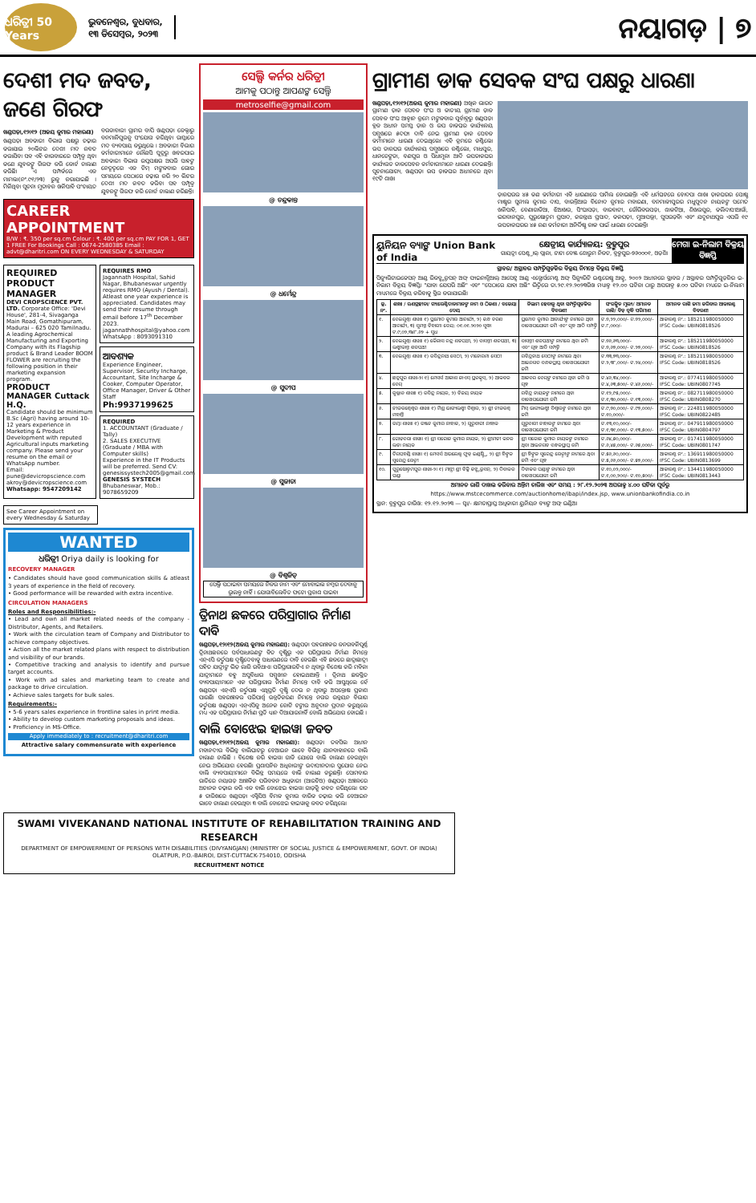ଧରିତ୍ରୀ 50 Years
ଭୁବନେଶ୍ୱର, ବୁଧବାର,
୧୩ ଡିସେମ୍ବର, ୨୦୨୩
ନୟାଗଡ଼ | ୭
ଦେଶୀ ମଦ ଜବତ, ଜଣେ ଗିରଫ
ଖଣ୍ଡପଡ଼ା,୧୨।୧୨ (ଅଜୟ କୁମାର ମହାରଣା)
ଖଣ୍ଡପଡ଼ା ଅବକାରୀ ବିଭାଗ ପକ୍ଷରୁ ଚଢ଼ାଉ କରାଯାଇ ୨୦ଲିଟର ଦେଶୀ ମଦ ଜବତ କରାଯିବା ସହ ଏହି କାରବାରରେ ସମ୍ପୃକ୍ତ ଥିବା ଜଣେ ଯୁବକଙ୍କୁ ଗିରଫ କରି କୋର୍ଟ ଚାଲାଣ କରିଛି। ଏ ସମ୍ପର୍କରେ ଏକ ମାମଲା(ନଂ.୯୧/୨୩) ରୁଜୁ କରାଯାଇଛି । ମିଳିଥିବା ସୂଚନା ମୁତାବକ ଖଳିସାହି ପଂଚାୟତ ବରଡାବାରୀ ଗ୍ରାମର ବାପି ଖଣ୍ଡପଡ଼ା ଜେଲ୍ଠାରୁ ବନମାଳିପୁରକୁ ସଂଯୋଗ କରିଥିବା ରାସ୍ତାରେ ମଦ ବ୍ୟବସାୟ କରୁଥିଲେ । ଅବକାରୀ ବିଭାଗ କର୍ମଚାରୀମାନେ କୌଣସି ସୂତ୍ରରୁ ଖବରପାଇ ଅବକାରୀ ବିଭାଗ ଉପ୍ତପକ୍ଷର ଅପରି ସାହଙ୍କ ନେତୃତ୍ୱରେ ଏକ ଟିମ୍ ମଙ୍ଗଳବାର ଭୋର ସମୟରେ ସେଠାରେ ଚଢ଼ାଉ କରି ୨୦ ଲିଟର ଦେଶୀ ମଦ ଜବତ କରିବା ସହ ସମ୍ପୃକ୍ତ ଯୁବକଙ୍କୁ ଗିରଫ କରି କୋର୍ଟ ଚାଲାଣ କରିଛନ୍ତି।
CAREER APPOINTMENT
B/W : ₹. 350 per sq.cm Colour : ₹. 400 per sq.cm PAY FOR 1, GET 1 FREE For Bookings Call : 0674-2580385 Email : advt@dharitri.com ON EVERY WEDNESDAY & SATURDAY
REQUIRED PRODUCT MANAGER
DEVI CROPSCIENCE PVT. LTD. Corporate Office: 'Devi House', 281-4, Sivaganga Main Road, Gomathipuram, Madurai – 625 020 Tamilnadu. A leading Agrochemical Manufacturing and Exporting Company with its Flagship product & Brand Leader BOOM FLOWER are recruiting the following position in their marketing expansion program.
PRODUCT MANAGER Cuttack H.Q.
Candidate should be minimum B.Sc (Agri) having around 10-12 years experience in Marketing & Product Development with reputed Agricultural inputs marketing company. Please send your resume on the email or WhatsApp number.
Email: pune@devicropscience.com akroy@devicropscience.com
Whatsapp: 9547209142
REQUIRES RMO
Jagannath Hospital, Sahid Nagar, Bhubaneswar urgently requires RMO (Ayush / Dental). Atleast one year experience is appreciated. Candidates may send their resume through email before 17<sup>th</sup> December 2023.
jagannathhospital@yahoo.com
WhatsApp : 8093091310
ଆବଶ୍ୟକ
Experience Engineer, Supervisor, Security Incharge, Accountant, Site Incharge & Cooker, Computer Operator, Office Manager, Driver & Other Staff
Ph:9937199625
REQUIRED
1. ACCOUNTANT (Graduate / Tally)
2. SALES EXECUTIVE (Graduate / MBA with Computer skills)
Experience in the IT Products will be preferred. Send CV: genesissystech2005@gmail.com
GENESIS SYSTECH Bhubaneswar, Mob.: 9078659209
See Career Appointment on every Wednesday & Saturday
WANTED
ଧରିତ୍ରୀ Oriya daily is looking for
RECOVERY MANAGER
• Candidates should have good communication skills & atleast 3 years of experience in the field of recovery.
• Good performance will be rewarded with extra incentive.
CIRCULATION MANAGERS
Roles and Responsibilities:-
• Lead and own all market related needs of the company - Distributor, Agents, and Retailers.
• Work with the circulation team of Company and Distributor to achieve company objectives.
• Action all the market related plans with respect to distribution and visibility of our brands.
• Competitive tracking and analysis to identify and pursue target accounts.
• Work with ad sales and marketing team to create and package to drive circulation.
• Achieve sales targets for bulk sales.
Requirements:-
• 5-6 years sales experience in frontline sales in print media.
• Ability to develop custom marketing proposals and ideas.
• Proficiency in MS-Office.
Apply immediately to : recruitment@dharitri.com
Attractive salary commensurate with experience
ସେଲ୍ଫି କର୍ନର ଧରିତ୍ରୀ
ଆମକୁ ପଠାନ୍ତୁ ଆପଣଙ୍କ ସେଲ୍ଫି
metroselfie@gmail.com
@ ଚନ୍ଦ୍ରକାନ୍ତ
@ ଧର୍ମେନ୍ଦ୍ର
@ ସୁଦୀପ
@ ସୁଜାତା
@ ବିଶ୍ୱଜିତ୍
ସେଲ୍ଫି ପଠାଇବା ସମୟରେ ନିଜର ନାମ ଏବଂ ମୋବାଇଲ ନମ୍ବର ଦେବାକୁ ଭୁଲନ୍ତୁ ନାହିଁ । ଯୋଗାବିଲେବିତ ଫଟୋ ପ୍ରକାଶ ପାଇବ।
ତ୍ରିନାଥ ଛକରେ ପରିସ୍ରାଗାର ନିର୍ମାଣ ଦାବି
ଖଣ୍ଡପଡ଼ା,୧୨।୧୨(ଅଜୟ କୁମାର ମହାରଣା): ଖଣ୍ଡପଡ଼ା ସହରାଞ୍ଚଳର ଜନଗହଳିପୂର୍ଣ୍ଣ ତ୍ରିନାଥଛକରେ ସର୍ବସାଧାରଣଙ୍କ ହିତ ଦୃଷ୍ଟିରୁ ଏକ ପରିସ୍ରାଗାର ନିର୍ମାଣ ନିମନ୍ତେ ଏନ୍ଏସି କର୍ତ୍ତୃପକ୍ଷ ଦୃଷ୍ଟିଦେବାକୁ ସାଧାରଣରେ ଦାବି ହେଉଛି। ଏହି ଛକରେ ଛାତ୍ରାଛାତ୍ରୀ ସହିତ ଯାତ୍ରୀଙ୍କ ଭିଡ଼ ଲାଗି ରହିଥାଏ। ପରିସ୍ରାଗାରଟିଏ ନ ଥିବାରୁ ବିଶେଷ କରି ମହିଳା ଯାତ୍ରୀମାନେ ବହୁ ଅସୁବିଧାର ସମ୍ମୁଖୀନ ହୋଇଥାଆନ୍ତି । ତ୍ରିନାଥ ଛକସ୍ଥିତ ବ୍ୟବସାୟୀମାନେ ଏକ ପରିସ୍ରାଗାର ନିର୍ମାଣ ନିମନ୍ତେ ଦାବି କରି ଆସୁଥିଲେ ହେଁ ଖଣ୍ଡପଡ଼ା ଏନ୍ଏସି କର୍ତ୍ତୃପକ୍ଷ ଏଥିପ୍ରତି ଦୃଷ୍ଟି ଦେଉ ନ ଥିବାରୁ ଅସନ୍ତୋଷ ପ୍ରକାଶ ପାଉଛି। ସହରାଞ୍ଚଳର ପରିପାର୍ଶ୍ୱ ଉନ୍ନତିକରଣ ନିମନ୍ତେ ନଗର ଉନ୍ନୟନ ବିଭାଗ କର୍ତ୍ତୃପକ୍ଷ ଖଣ୍ଡପଡ଼ା ଏନ୍ଏସିକୁ ଅନେକ କୋଟି ଟଙ୍କାର ଅନୁଦାନ ପ୍ରଦାନ କରୁଥିଲେ ମଧ୍ୟ ଏକ ପରିସ୍ରାଗାର ନିର୍ମାଣ ପ୍ରତି ଧ୍ୟାନ ଦିଆଯାଉନାହିଁ ବୋଲି ଅଭିଯୋଗ ହୋଇଛି ।
ବାଲି ବୋଝେଇ ହାଇୱା ଜବତ
ଖଣ୍ଡପଡ଼ା,୧୨।୧୨(ଅଜୟ କୁମାର ମହାରଣା): ଖଣ୍ଡପଡ଼ା ତହସିଲ ଅଧୀନ ମହାନଦୀର ବିଭିନ୍ନ ବାଲିଘାଟରୁ ବେଆଇନ ଭାବେ ବିଭିନ୍ନ ଯାନବାହାନରେ ବାଲି ଚାଲାଣ ଚାଲିଛି । ବିଶେଷ କରି ହାଇୱା ଗାଡି ଯୋଗେ ବାଲି ଚାଲାଣ ହେଉଥିବା ନେଇ ଅଭିଯୋଗ ହେଉଛି। ପ୍ରଶାସନିକ ଅଧିକାରୀଙ୍କ ଉଦାସୀନତାର ସୁଯୋଗ ନେଇ ବାଲି ବ୍ୟବସାୟୀମାନେ ବିଭିନ୍ନ ସମୟରେ ବାଲି ଚାଲାଣ କରୁଛନ୍ତି। ସୋମବାର ରାତିରେ ନୟାଗଡ଼ ଆଞ୍ଚଳିକ ପରିବହନ ଅଧିକାରୀ (ଆରଟିଓ) ଖଣ୍ଡପଡ଼ା ଅଞ୍ଚଳରେ ଅଚାନକ ଚଢ଼ାଉ କରି ଏକ ବାଲି ବୋଝେଇ ହାଇୱା ଗାଡ଼ିକୁ ଜବତ କରିଥିଲେ। ଗତ ୫ ତାରିଖରେ ଖଣ୍ଡପଡ଼ା ଏସ୍ଡିପିଓ ବିମଳ କୁମାର ବାରିକ ଚଢ଼ାଉ କରି ବେଆଇନ ଭାବେ ଚାଲାଣ ହେଉଥିବା ୩ ବାଲି ବୋଝେଇ ହାଇୱାକୁ ଜବତ କରିଥିଲେ।
ଗ୍ରାମୀଣ ଡାକ ସେବକ ସଂଘ ପକ୍ଷରୁ ଧାରଣା
ଖଣ୍ଡପଡ଼ା,୧୨।୧୨(ଅଜୟ କୁମାର ମହାରଣା) ଅଖିଳ ଭାରତ ଗ୍ରାମୀଣ ଡ଼ାକ ସେବକ ସଂଘ ଓ ଜାତୀୟ ଗ୍ରାମୀଣ ଡ଼ାକ ସେବକ ସଂଘ ଆହ୍ୱାନ କ୍ରମେ ମଙ୍ଗଳବାର ପୂର୍ବାହ୍ନରୁ ଖଣ୍ଡପଡ଼ା ବ୍ଲକ ଅଧୀନ ସମସ୍ତ ଡ଼ାକ ଓ ଉପ ଡାକଘର କାର୍ଯ୍ୟାଳୟ ସମ୍ମୁଖରେ ୫ଦଫା ଦାବି ନେଇ ଗ୍ରାମୀଣ ଡ଼ାକ ସେବକ କର୍ମୀମାନେ ଧାରଣା ଦେଇଥିଲେ। ଏହି କ୍ରମରେ କଣ୍ଟିଲୋ ଉପ ଡାକଘର କାର୍ଯ୍ୟାଳୟ ସମ୍ମୁଖରେ କଣ୍ଟିଲୋ, ମାଧପୁର, ଧାନଚେଙ୍ଗଡା, ବଣପୁର ଓ ସିଧାମୂଳା ଆଦି ଉପଡାକଘର କାର୍ଯ୍ୟରତ ଡାକସେବକ କର୍ମଚାରୀମାନେ ଧାରଣା ଦେଇଛନ୍ତି। ସୂଚନାଯୋଗ୍ୟ, ଖଣ୍ଡପଡ଼ା ଉପ ଡ଼ାକଘର ଅଧୀନରେ ଥିବା ୧୯ଟି ଶାଖା
ଡ଼ାକଘରର ୪୫ ଜଣ କର୍ମଚାରୀ ଏହି ଧାରଣାରେ ସାମିଲ ହୋଇଛନ୍ତି। ଏହି ଧର୍ମଘଟରେ ବୋଦପା ଶାଖା ଡ଼ାକଘରର ପୋଷ୍ଟ ମାଷ୍ଟର ସୁନୀଲ କୁମାର ଦାସ, ବାଉନ୍ତିଆର ବିନୋଦ କୁମାର ମହାରଣା, ବନମାଳୀପୁରର ମଧୁସୂଦନ ନାୟକଙ୍କ ସମେତ ଖଳିସାହି, ବେଣାଗାଡିଆ, ଝିଆଖର, ସିଂଘାପଡ଼ା, ବାରବାଟୀ, ଗୌରିହରପଡ଼ା, ଶାଳଟ଼ିଆ, ଶିଖରପୁର, କଲିଦାସୀଆଗାଁ, ଭଗବାନପୁର, ପୁରୁଷୋତ୍ତମ ପ୍ରସାଦ, ଜଗନ୍ନାଥ ପ୍ରସାଦ, କଳପଡ଼ୀ, ମୁଆପଲ୍ଲୀ, ସୁସରଡ଼ିହା ଏବଂ ଯଦୁନାଥପୁର ଏପରି ୧୯ ଉପଡାକଘରର ୪୫ ଜଣ କର୍ମଚାରୀ ଅନିର୍ଦ୍ଦିଷ୍ଟ କାଳ ପାଇଁ ଧାରଣା ଦେଇଛନ୍ତି।
ୟୁନିୟନ ବ୍ୟାଙ୍କ Union Bank of India
କ୍ଷେତ୍ରୀୟ କାର୍ଯ୍ୟାଳୟ: ବ୍ରହ୍ମପୁର
ଗାୟତ୍ରୀ ସେଣ୍ଟ୍ରାଲ୍ ପ୍ଲାଜା, ଟାଟା ବେଞ୍ଜ ଶୋରୁମ ନିକଟ, ବ୍ରହ୍ମପୁର-୭୬୦୦୦୧, ଓଡ଼ିଶା
ମେଗା ଇ-ନିଲାମ ବିକ୍ରୟ ବିଜ୍ଞପ୍ତି
ସ୍ଥାବର/ ଅସ୍ଥାବର ସମ୍ପତ୍ତିଗୁଡ଼ିକର ବିକ୍ରୟ ନିମନ୍ତେ ବିକ୍ରୟ ବିଜ୍ଞପ୍ତି
ସିକ୍ୟୁରିଟାଇଜେସନ୍ ଆଣ୍ଡ ରିକନ୍ଷ୍ଟ୍ରକସନ୍ ଅଫ୍ ଫାଇନାନ୍ସିଆଲ୍ ଆସେଟ୍ସ ଆଣ୍ଡ ଏନ୍ଫୋର୍ସମେଣ୍ଟ ଅଫ୍ ସିକ୍ୟୁରିଟି ଇଣ୍ଟରେଷ୍ଟ ଆକ୍ଟ, ୨୦୦୨ ଅଧୀନରେ ସ୍ଥାବର / ଅସ୍ଥାବର ସମ୍ପତ୍ତିଗୁଡ଼ିକର ଇ-ନିଲାମ ବିକ୍ରୟ ବିଜ୍ଞପ୍ତି। "ଯାହା ଯେପରି ଅଛି" ଏବଂ "ସେଠାରେ ଯାହା ଅଛି" ଭିତ୍ତିରେ ତା.୨୯.୧୨.୨୦୨୩ରିଖ ମଧ୍ୟାହ୍ନ ୧୨.୦୦ ଘଟିକା ଠାରୁ ଅପରାହ୍ନ ୫.୦୦ ଘଟିକା ମଧ୍ୟରେ ଇ-ନିଲାମ ମାଧ୍ୟମରେ ବିକ୍ରୟ କରିବାକୁ ସ୍ଥିର କରାଯାଇଛି।
| କ୍ର. ନଂ. | ଶାଖା / ଋଣଗ୍ରହୀତା/ ଗ୍ୟାରେଣ୍ଟିଦାତାମାନଙ୍କ ନାମ ଓ ଠିକଣା / ବକେୟା ଦେୟ | ନିଲାମ ହେବାକୁ ଥିବା ସମ୍ପତ୍ତିଗୁଡ଼ିକର ବିବରଣୀ | ସଂରକ୍ଷିତ ମୂଲ୍ୟ/ ଅମାନତ ରାଶି/ ବିଡ୍ ବୃଦ୍ଧି ପରିମାଣ | ଅମାନତ ରାଶି ଜମା କରିବାର ଆକାଉଣ୍ଟ ବିବରଣୀ |
| --- | --- | --- | --- | --- |
| ୧. | ବେଲଗୁଣ୍ଠା ଶାଖା। ୧) ପ୍ରମୋଦ କୁମାର ଆଚାର୍ଯ୍ୟ, ୨) କନ୍ଧ ଚରଣ ଆଚାର୍ଯ୍ୟ, ୩) ସୁମନ୍ତ ବିହାରୀ। ଦେୟ: ୦୧.୦୧.୨୦୨୦ ସୁଦ୍ଧା ଟ.୯,୦୨,୩୪୮.୬୨ + ସୁଧ | ପ୍ରମୋଦ କୁମାର ଆଚାର୍ଯ୍ୟଙ୍କ ନାମରେ ଥିବା ବାସୋପଯୋଗୀ ଜମି ଏବଂ ଗୃହ ଆଦି ସମ୍ପତ୍ତି | ଟ.୭,୨୨,୦୦୦/- ଟ.୭୨,୦୦୦/- ଟ.୮,୦୦୦/- | ଆକାଉଣ୍ଟ ନଂ.: 185211980050000 IFSC Code: UBIN0818526 |
| ୨. | ବେଲଗୁଣ୍ଠା ଶାଖା। ୧) କୈଳାସ ଚନ୍ଦ୍ର ଶତପଥୀ, ୨) ବାସନ୍ତୀ ଶତପଥୀ, ୩) ଲକ୍ଷ୍ମୀକାନ୍ତ ଶତପଥୀ | ବାସନ୍ତୀ ଶତପଥୀଙ୍କ ନାମରେ ଥିବା ଜମି ଏବଂ ଗୃହ ଆଦି ସମ୍ପତ୍ତି | ଟ.୭୬,୬୩,୦୦୦/- ଟ.୭,୬୭,୦୦୦/- ଟ.୨୭,୦୦୦/- | ଆକାଉଣ୍ଟ ନଂ.: 185211980050000 IFSC Code: UBIN0818526 |
| ୩. | ବେଲଗୁଣ୍ଠା ଶାଖା। ୧) ରବିନ୍ଦ୍ରନାଥ ସେଠୀ, ୨) ମନୋରମା ସେଠୀ | ରବିନ୍ଦ୍ରନାଥ ସେଠୀଙ୍କ ନାମରେ ଥିବା ଆଇନଗତ ବନ୍ଧକପ୍ରାପ୍ତ ବାସୋପଯୋଗୀ ଜମି | ଟ.୩୩,୭୩,୦୦୦/- ଟ.୨,୩୮,୦୦୦/- ଟ.୨୪,୦୦୦/- | ଆକାଉଣ୍ଟ ନଂ.: 185211980050000 IFSC Code: UBIN0818526 |
| ୪. | ଛତ୍ରପୁର ଶାଖା-୨। ୧) ମେସର୍ସ ଆକାଶ ଜାଏସ୍ ପ୍ରଡକ୍ଟସ୍, ୨) ଆକବର ବେଗ୍ | ଆକବର ବେଗ୍‌ଙ୍କ ନାମରେ ଥିବା ଜମି ଓ ଗୃହ | ଟ.୪୬,୩୪,୦୦୦/- ଟ.୪,୬୩,୫୦୦/- ଟ.୪୬,୦୦୦/- | ଆକାଉଣ୍ଟ ନଂ.: 077411980050000 IFSC Code: UBIN0807745 |
| ୫. | କୁଲ୍ଲାଡ ଶାଖା। ୧) ରବିନ୍ଦ୍ର ନାୟକ, ୨) ବିଜୟ ନାୟକ | ରବିନ୍ଦ୍ର ନାୟକଙ୍କ ନାମରେ ଥିବା ବାସୋପଯୋଗୀ ଜମି | ଟ.୧୨,୯୫,୦୦୦/- ଟ.୧,୩୦,୦୦୦/- ଟ.୧୩,୦୦୦/- | ଆକାଉଣ୍ଟ ନଂ.: 082711980050000 IFSC Code: UBIN0808270 |
| ୬. | ନୀଳକଣ୍ଠେଶ୍ୱର ଶାଖା। ୧) ମିଶ୍ର ଭାଗ୍ୟଲକ୍ଷ୍ମୀ ବିଶ୍ୱାଳ, ୨) ଶ୍ରୀ ନୀଳକଣ୍ଠ ମହାନ୍ତି | ମିସ୍ ଭାଗ୍ୟଲକ୍ଷ୍ମୀ ବିଶ୍ୱାଳଙ୍କ ନାମରେ ଥିବା ଜମି | ଟ.୯,୭୦,୦୦୦/- ଟ.୯୭,୦୦୦/- ଟ.୧୦,୦୦୦/- | ଆକାଉଣ୍ଟ ନଂ.: 224811980050000 IFSC Code: UBIN0822485 |
| ୭. | ରମ୍ଭା ଶାଖା। ୧) ରଞ୍ଜନ କୁମାର ନାହାକ, ୨) ଗୁରୁବାରୀ ନାହାକ | ଗୁରୁବାରୀ ନାହାକଙ୍କ ନାମରେ ଥିବା ବାସୋପଯୋଗୀ ଜମି | ଟ.୧୩,୧୦,୦୦୦/- ଟ.୧,୩୧,୦୦୦/- ଟ.୧୩,୫୦୦/- | ଆକାଉଣ୍ଟ ନଂ.: 047911980050000 IFSC Code: UBIN0804797 |
| ୮. | ଗୋଡ଼ବରା ଶାଖା। ୧) ଶ୍ରୀ ସରୋଜ କୁମାର ନାୟକ, ୨) ଶ୍ରୀମତୀ କନକ ଲତା ନାୟକ | ଶ୍ରୀ ସରୋଜ କୁମାର ନାୟକଙ୍କ ନାମରେ ଥିବା ଆଇନଗତ ବନ୍ଧକପ୍ରାପ୍ତ ଜମି | ଟ.୬୪,୫୦,୦୦୦/- ଟ.୬,୪୫,୦୦୦/- ଟ.୬୫,୦୦୦/- | ଆକାଉଣ୍ଟ ନଂ.: 017411980050000 IFSC Code: UBIN0801747 |
| ୯. | ଦିଗପହଣ୍ଡି ଶାଖା। ୧) ମେସର୍ସ ଅଭଲେଲ୍ସ ଫୁଡ୍ ଇଣ୍ଡଷ୍ଟ୍ରି, ୨) ଶ୍ରୀ ହିଙ୍ଗଳ ସୁରେନ୍ଦ୍ର ରେଡ୍ଡୀ | ଶ୍ରୀ ହିଙ୍ଗଳ ସୁରେନ୍ଦ୍ର ରେଡ୍ଡୀଙ୍କ ନାମରେ ଥିବା ଜମି ଏବଂ ଗୃହ | ଟ.୫୬,୬୦,୦୦୦/- ଟ.୫,୬୬,୦୦୦/- ଟ.୫୭,୦୦୦/- | ଆକାଉଣ୍ଟ ନଂ.: 136911980050000 IFSC Code: UBIN0813699 |
| ୧୦. | ପୁରୁଷୋତ୍ତମପୁର ଶାଖା-୨। ୧) ମାନ୍ତ୍ରୀ ଶ୍ରୀ ବିକ୍ରି କନ୍ଷ୍ଟ୍ରକସନ୍, ୨) ଦିବାକର ପଣ୍ଡା | ଦିବାକର ପଣ୍ଡାଙ୍କ ନାମରେ ଥିବା ବାସୋପଯୋଗୀ ଜମି | ଟ.୧୦,୦୨,୦୦୦/- ଟ.୧,୦୦,୨୦୦/- ଟ.୧୦,୫୦୦/- | ଆକାଉଣ୍ଟ ନଂ.: 134411980050000 IFSC Code: UBIN0813443 |
ଅମାନତ ରାଶି ଦାଖଲ କରିବାର ଅନ୍ତିମ ତାରିଖ ଏବଂ ସମୟ : ୨୮.୧୨.୨୦୨୩ ଅପରାହ୍ନ ୪.୦୦ ଘଟିକା ପୂର୍ବରୁ
https://www.mstcecommerce.com/auctionhome/ibapi/index.jsp, www.unionbankofindia.co.in
ସ୍ଥାନ: ବ୍ରହ୍ମପୁର ତାରିଖ: ୧୨.୧୨.୨୦୨୩ — ସ୍ୱା/- କ୍ଷମତାପ୍ରାପ୍ତ ଅଧିକାରୀ ୟୁନିୟନ ବ୍ୟାଙ୍କ ଅଫ୍ ଇଣ୍ଡିଆ
SWAMI VIVEKANAND NATIONAL INSTITUTE OF REHABILITATION TRAINING AND RESEARCH
DEPARTMENT OF EMPOWERMENT OF PERSONS WITH DISABILITIES (DIVYANGJAN) (MINISTRY OF SOCIAL JUSTICE & EMPOWERMENT, GOVT. OF INDIA) OLATPUR, P.O.-BAIROI, DIST-CUTTACK-754010, ODISHA
RECRUITMENT NOTICE